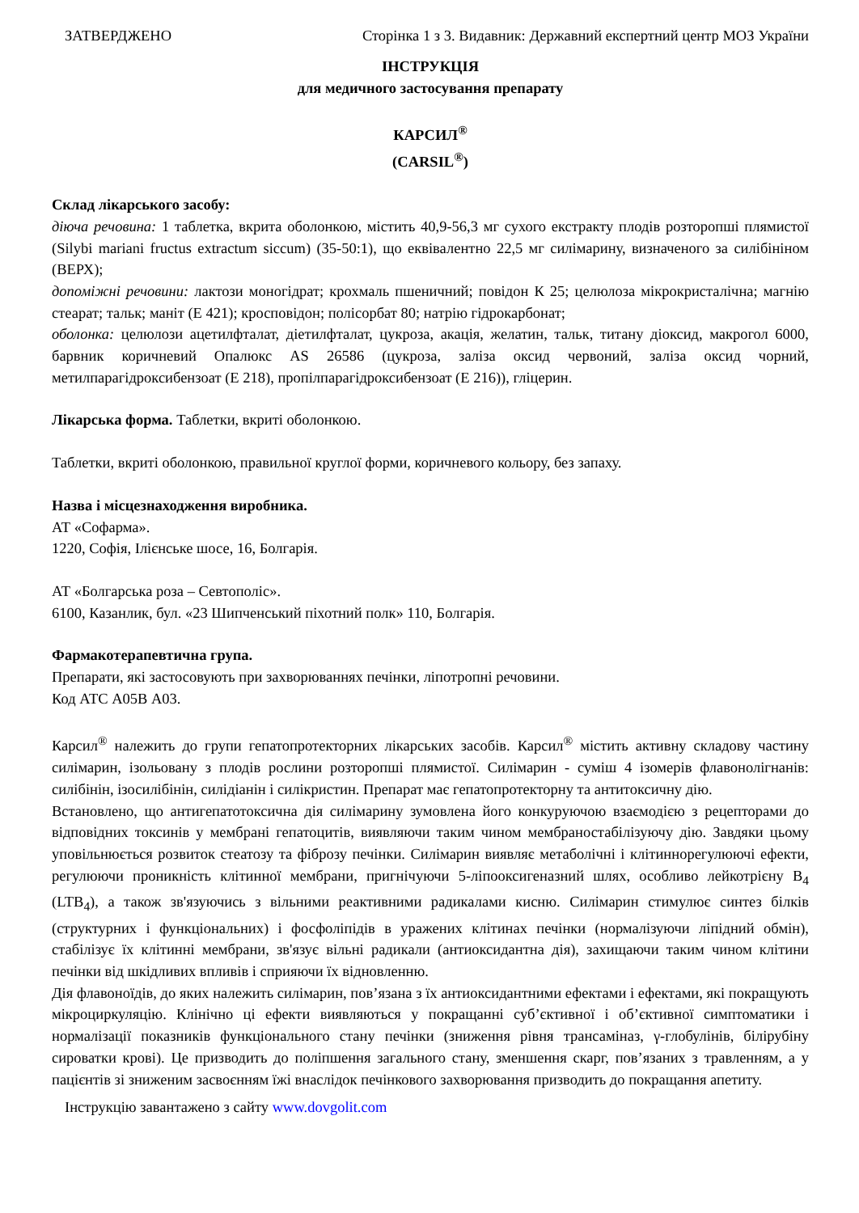ЗАТВЕРДЖЕНО Сторінка 1 з 3. Видавник: Державний експертний центр МОЗ України
ІНСТРУКЦІЯ
для медичного застосування препарату
КАРСИЛ<sup>®</sup>
(CARSIL<sup>®</sup>)
Склад лікарського засобу:
діюча речовина: 1 таблетка, вкрита оболонкою, містить 40,9-56,3 мг сухого екстракту плодів розторопші плямистої (Silybi mariani fructus extractum siccum) (35-50:1), що еквівалентно 22,5 мг силімарину, визначеного за силібініном (ВЕРХ);
допоміжні речовини: лактози моногідрат; крохмаль пшеничний; повідон К 25; целюлоза мікрокристалічна; магнію стеарат; тальк; маніт (Е 421); кросповідон; полісорбат 80; натрію гідрокарбонат;
оболонка: целюлози ацетилфталат, діетилфталат, цукроза, акація, желатин, тальк, титану діоксид, макрогол 6000, барвник коричневий Опалюкс AS 26586 (цукроза, заліза оксид червоний, заліза оксид чорний, метилпарагідроксибензоат (Е 218), пропілпарагідроксибензоат (Е 216)), гліцерин.
Лікарська форма. Таблетки, вкриті оболонкою.
Таблетки, вкриті оболонкою, правильної круглої форми, коричневого кольору, без запаху.
Назва і місцезнаходження виробника.
АТ «Софарма».
1220, Софія, Ілієнське шосе, 16, Болгарія.
АТ «Болгарська роза – Севтополіс».
6100, Казанлик, бул. «23 Шипченський піхотний полк» 110, Болгарія.
Фармакотерапевтична група.
Препарати, які застосовують при захворюваннях печінки, ліпотропні речовини.
Код АТС А05В А03.
Карсил<sup>®</sup> належить до групи гепатопротекторних лікарських засобів. Карсил<sup>®</sup> містить активну складову частину силімарин, ізольовану з плодів рослини розторопші плямистої. Силімарин - суміш 4 ізомерів флавонолігнанів: силібінін, ізосилібінін, силідіанін і силікристин. Препарат має гепатопротекторну та антитоксичну дію.
Встановлено, що антигепатотоксична дія силімарину зумовлена його конкуруючою взаємодією з рецепторами до відповідних токсинів у мембрані гепатоцитів, виявляючи таким чином мембраностабілізуючу дію. Завдяки цьому уповільнюється розвиток стеатозу та фіброзу печінки. Силімарин виявляє метаболічні і клітиннорегулюючі ефекти, регулюючи проникність клітинної мембрани, пригнічуючи 5-ліпооксигеназний шлях, особливо лейкотрієну В<sub>4</sub> (LTB<sub>4</sub>), а також зв'язуючись з вільними реактивними радикалами кисню. Силімарин стимулює синтез білків (структурних і функціональних) і фосфоліпідів в уражених клітинах печінки (нормалізуючи ліпідний обмін), стабілізує їх клітинні мембрани, зв'язує вільні радикали (антиоксидантна дія), захищаючи таким чином клітини печінки від шкідливих впливів і сприяючи їх відновленню.
Дія флавоноїдів, до яких належить силімарин, пов’язана з їх антиоксидантними ефектами і ефектами, які покращують мікроциркуляцію. Клінічно ці ефекти виявляються у покращанні суб’єктивної і об’єктивної симптоматики і нормалізації показників функціонального стану печінки (зниження рівня трансаміназ, γ-глобулінів, білірубіну сироватки крові). Це призводить до поліпшення загального стану, зменшення скарг, пов’язаних з травленням, а у пацієнтів зі зниженим засвоєнням їжі внаслідок печінкового захворювання призводить до покращання апетиту.
Інструкцію завантажено з сайту www.dovgolit.com